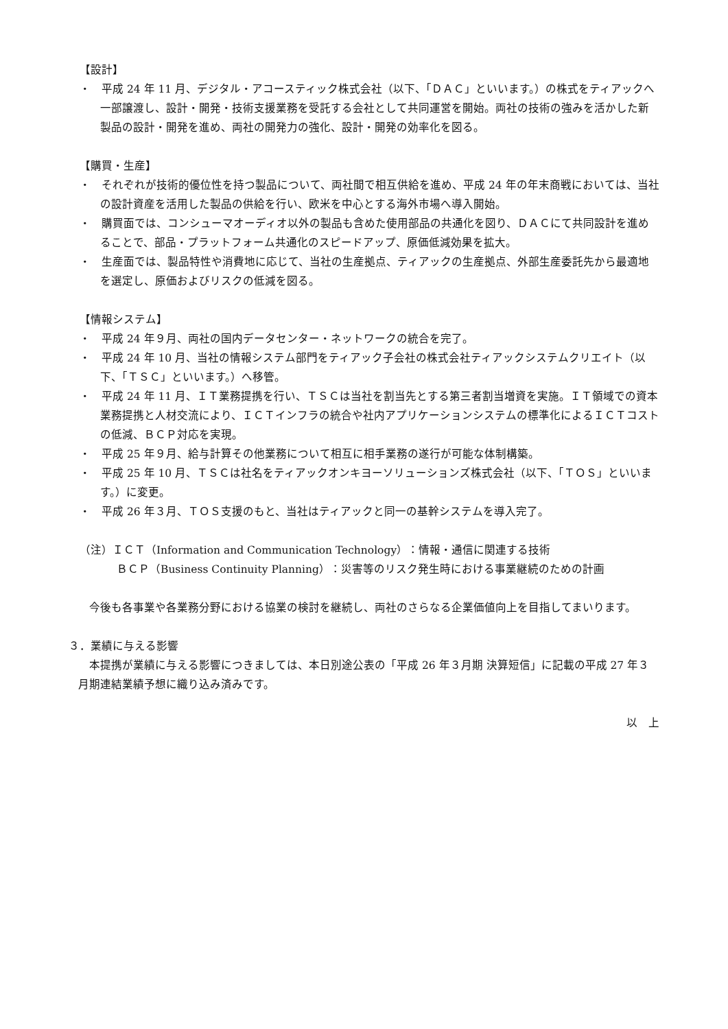【設計】
・　平成 24 年 11 月、デジタル・アコースティック株式会社（以下、「ＤＡＣ」といいます。）の株式をティアックへ一部譲渡し、設計・開発・技術支援業務を受託する会社として共同運営を開始。両社の技術の強みを活かした新製品の設計・開発を進め、両社の開発力の強化、設計・開発の効率化を図る。
【購買・生産】
・　それぞれが技術的優位性を持つ製品について、両社間で相互供給を進め、平成 24 年の年末商戦においては、当社の設計資産を活用した製品の供給を行い、欧米を中心とする海外市場へ導入開始。
・　購買面では、コンシューマオーディオ以外の製品も含めた使用部品の共通化を図り、ＤＡＣにて共同設計を進めることで、部品・プラットフォーム共通化のスピードアップ、原価低減効果を拡大。
・　生産面では、製品特性や消費地に応じて、当社の生産拠点、ティアックの生産拠点、外部生産委託先から最適地を選定し、原価およびリスクの低減を図る。
【情報システム】
・　平成 24 年９月、両社の国内データセンター・ネットワークの統合を完了。
・　平成 24 年 10 月、当社の情報システム部門をティアック子会社の株式会社ティアックシステムクリエイト（以下、「ＴＳＣ」といいます。）へ移管。
・　平成 24 年 11 月、ＩＴ業務提携を行い、ＴＳＣは当社を割当先とする第三者割当増資を実施。ＩＴ領域での資本業務提携と人材交流により、ＩＣＴインフラの統合や社内アプリケーションシステムの標準化によるＩＣＴコストの低減、ＢＣＰ対応を実現。
・　平成 25 年９月、給与計算その他業務について相互に相手業務の遂行が可能な体制構築。
・　平成 25 年 10 月、ＴＳＣは社名をティアックオンキヨーソリューションズ株式会社（以下、「ＴＯＳ」といいます。）に変更。
・　平成 26 年３月、ＴＯＳ支援のもと、当社はティアックと同一の基幹システムを導入完了。
（注）ＩＣＴ（Information and Communication Technology）：情報・通信に関連する技術
ＢＣＰ（Business Continuity Planning）：災害等のリスク発生時における事業継続のための計画
今後も各事業や各業務分野における協業の検討を継続し、両社のさらなる企業価値向上を目指してまいります。
３．業績に与える影響
本提携が業績に与える影響につきましては、本日別途公表の「平成 26 年３月期 決算短信」に記載の平成 27 年３月期連結業績予想に織り込み済みです。
以　上